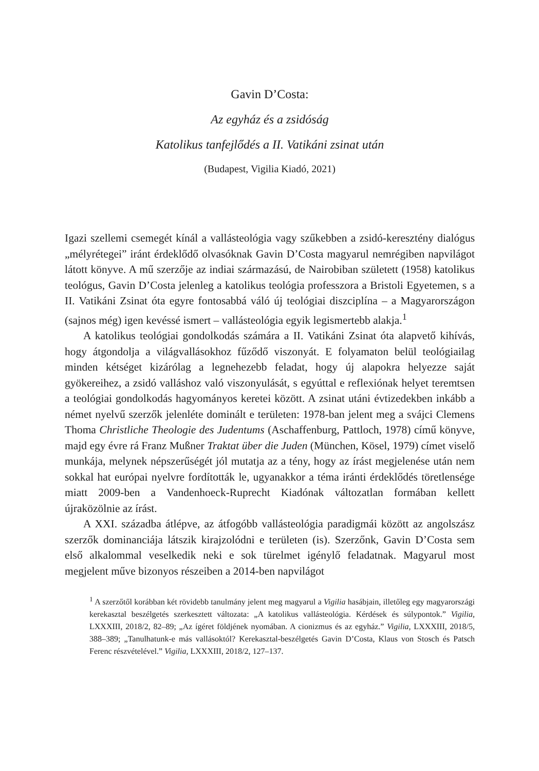Gavin D’Costa:
Az egyház és a zsidóság
Katolikus tanfejlődés a II. Vatikáni zsinat után
(Budapest, Vigilia Kiadó, 2021)
Igazi szellemi csemegét kínál a vallásteológia vagy szűkebben a zsidó-keresztény dialógus „mélyrétegei” iránt érdeklődő olvasóknak Gavin D’Costa magyarul nemrégiben napvilágot látott könyve. A mű szerzője az indiai származású, de Nairobiban született (1958) katolikus teológus, Gavin D’Costa jelenleg a katolikus teológia professzora a Bristoli Egyetemen, s a II. Vatikáni Zsinat óta egyre fontosabbá váló új teológiai diszciplína – a Magyarországon (sajnos még) igen kevéssé ismert – vallásteológia egyik legismertebb alakja.<sup>1</sup>
A katolikus teológiai gondolkodás számára a II. Vatikáni Zsinat óta alapvető kihívás, hogy átgondolja a világvallásokhoz fűződő viszonyát. E folyamaton belül teológiailag minden kétséget kizárólag a legnehezebb feladat, hogy új alapokra helyezze saját gyökereihez, a zsidó valláshoz való viszonyulását, s egyúttal e reflexiónak helyet teremtsen a teológiai gondolkodás hagyományos keretei között. A zsinat utáni évtizedekben inkább a német nyelvű szerzők jelenléte dominált e területen: 1978-ban jelent meg a svájci Clemens Thoma Christliche Theologie des Judentums (Aschaffenburg, Pattloch, 1978) című könyve, majd egy évre rá Franz Mußner Traktat über die Juden (München, Kösel, 1979) címet viselő munkája, melynek népszerűségét jól mutatja az a tény, hogy az írást megjelenése után nem sokkal hat európai nyelvre fordították le, ugyanakkor a téma iránti érdeklődés töretlensége miatt 2009-ben a Vandenhoeck-Ruprecht Kiadónak változatlan formában kellett újraközölnie az írást.
A XXI. századba átlépve, az átfogóbb vallásteológia paradigmái között az angolszász szerzők dominanciája látszik kirajzolódni e területen (is). Szerzőnk, Gavin D’Costa sem első alkalommal veselkedik neki e sok türelmet igénylő feladatnak. Magyarul most megjelent műve bizonyos részeiben a 2014-ben napvilágot
<sup>1</sup> A szerzőtől korábban két rövidebb tanulmány jelent meg magyarul a Vigilia hasábjain, illetőleg egy magyarországi kerekasztal beszélgetés szerkesztett változata: „A katolikus vallásteológia. Kérdések és súlypontok.” Vigilia, LXXXIII, 2018/2, 82–89; „Az ígéret földjének nyomában. A cionizmus és az egyház.” Vigilia, LXXXIII, 2018/5, 388–389; „Tanulhatunk-e más vallásoktól? Kerekasztal-beszélgetés Gavin D’Costa, Klaus von Stosch és Patsch Ferenc részvételével.” Vigilia, LXXXIII, 2018/2, 127–137.